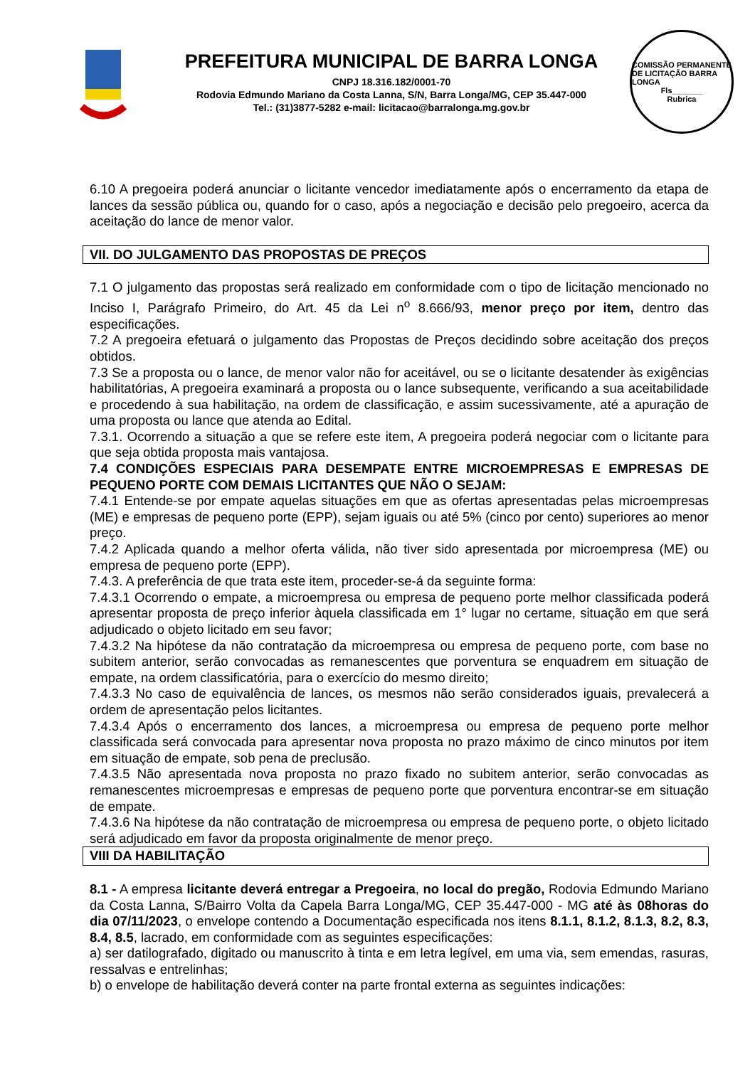PREFEITURA MUNICIPAL DE BARRA LONGA
CNPJ 18.316.182/0001-70
Rodovia Edmundo Mariano da Costa Lanna, S/N, Barra Longa/MG, CEP 35.447-000
Tel.: (31)3877-5282 e-mail: licitacao@barralonga.mg.gov.br
COMISSÃO PERMANENTE DE LICITAÇÃO BARRA LONGA
Fls_______
Rubrica
6.10 A pregoeira poderá anunciar o licitante vencedor imediatamente após o encerramento da etapa de lances da sessão pública ou, quando for o caso, após a negociação e decisão pelo pregoeiro, acerca da aceitação do lance de menor valor.
VII. DO JULGAMENTO DAS PROPOSTAS DE PREÇOS
7.1 O julgamento das propostas será realizado em conformidade com o tipo de licitação mencionado no Inciso I, Parágrafo Primeiro, do Art. 45 da Lei n<sup>o</sup> 8.666/93, menor preço por item, dentro das especificações.
7.2 A pregoeira efetuará o julgamento das Propostas de Preços decidindo sobre aceitação dos preços obtidos.
7.3 Se a proposta ou o lance, de menor valor não for aceitável, ou se o licitante desatender às exigências habilitatórias, A pregoeira examinará a proposta ou o lance subsequente, verificando a sua aceitabilidade e procedendo à sua habilitação, na ordem de classificação, e assim sucessivamente, até a apuração de uma proposta ou lance que atenda ao Edital.
7.3.1. Ocorrendo a situação a que se refere este item, A pregoeira poderá negociar com o licitante para que seja obtida proposta mais vantajosa.
7.4 CONDIÇÕES ESPECIAIS PARA DESEMPATE ENTRE MICROEMPRESAS E EMPRESAS DE PEQUENO PORTE COM DEMAIS LICITANTES QUE NÃO O SEJAM:
7.4.1 Entende-se por empate aquelas situações em que as ofertas apresentadas pelas microempresas (ME) e empresas de pequeno porte (EPP), sejam iguais ou até 5% (cinco por cento) superiores ao menor preço.
7.4.2 Aplicada quando a melhor oferta válida, não tiver sido apresentada por microempresa (ME) ou empresa de pequeno porte (EPP).
7.4.3. A preferência de que trata este item, proceder-se-á da seguinte forma:
7.4.3.1 Ocorrendo o empate, a microempresa ou empresa de pequeno porte melhor classificada poderá apresentar proposta de preço inferior àquela classificada em 1° lugar no certame, situação em que será adjudicado o objeto licitado em seu favor;
7.4.3.2 Na hipótese da não contratação da microempresa ou empresa de pequeno porte, com base no subitem anterior, serão convocadas as remanescentes que porventura se enquadrem em situação de empate, na ordem classificatória, para o exercício do mesmo direito;
7.4.3.3 No caso de equivalência de lances, os mesmos não serão considerados iguais, prevalecerá a ordem de apresentação pelos licitantes.
7.4.3.4 Após o encerramento dos lances, a microempresa ou empresa de pequeno porte melhor classificada será convocada para apresentar nova proposta no prazo máximo de cinco minutos por item em situação de empate, sob pena de preclusão.
7.4.3.5 Não apresentada nova proposta no prazo fixado no subitem anterior, serão convocadas as remanescentes microempresas e empresas de pequeno porte que porventura encontrar-se em situação de empate.
7.4.3.6 Na hipótese da não contratação de microempresa ou empresa de pequeno porte, o objeto licitado será adjudicado em favor da proposta originalmente de menor preço.
VIII DA HABILITAÇÃO
8.1 - A empresa licitante deverá entregar a Pregoeira, no local do pregão, Rodovia Edmundo Mariano da Costa Lanna, S/Bairro Volta da Capela Barra Longa/MG, CEP 35.447-000 - MG até às 08horas do dia 07/11/2023, o envelope contendo a Documentação especificada nos itens 8.1.1, 8.1.2, 8.1.3, 8.2, 8.3, 8.4, 8.5, lacrado, em conformidade com as seguintes especificações:
a) ser datilografado, digitado ou manuscrito à tinta e em letra legível, em uma via, sem emendas, rasuras, ressalvas e entrelinhas;
b) o envelope de habilitação deverá conter na parte frontal externa as seguintes indicações: